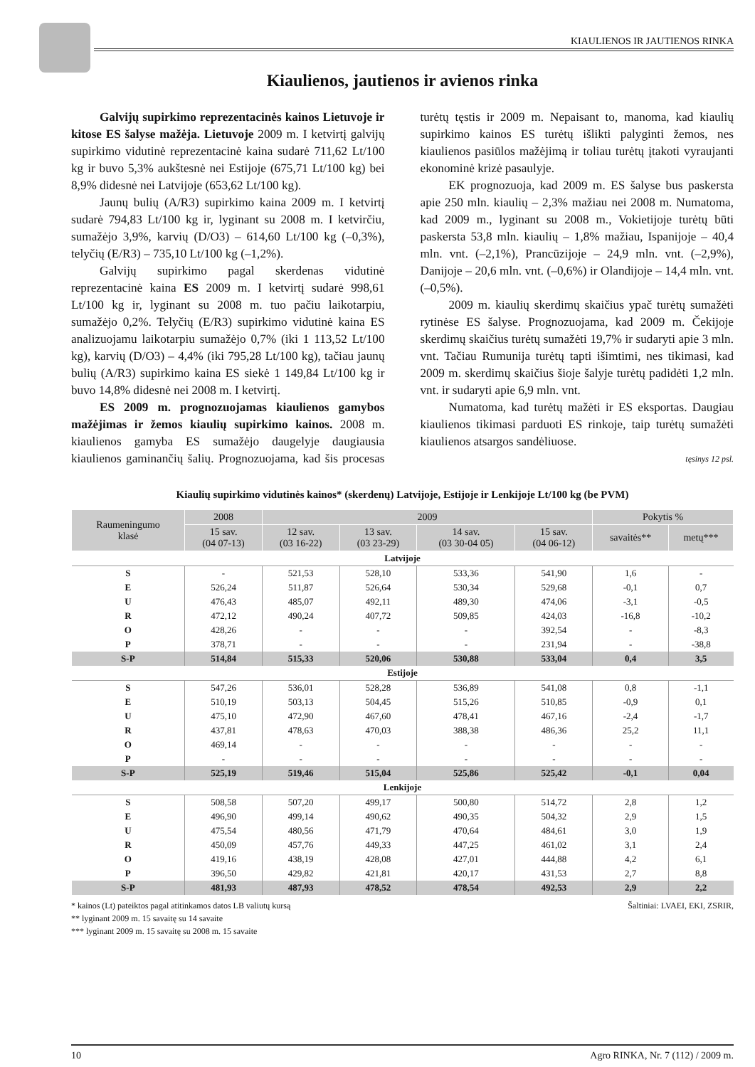KIAULIENOS IR JAUTIENOS RINKA
Kiaulienos, jautienos ir avienos rinka
Galvijų supirkimo reprezentacinės kainos Lietuvoje ir kitose ES šalyse mažėja. Lietuvoje 2009 m. I ketvirtį galvijų supirkimo vidutinė reprezentacinė kaina sudarė 711,62 Lt/100 kg ir buvo 5,3% aukštesnė nei Estijoje (675,71 Lt/100 kg) bei 8,9% didesnė nei Latvijoje (653,62 Lt/100 kg).
Jaunų bulių (A/R3) supirkimo kaina 2009 m. I ketvirtį sudarė 794,83 Lt/100 kg ir, lyginant su 2008 m. I ketvirčiu, sumažėjo 3,9%, karvių (D/O3) – 614,60 Lt/100 kg (–0,3%), telyčių (E/R3) – 735,10 Lt/100 kg (–1,2%).
Galvijų supirkimo pagal skerdenas vidutinė reprezentacinė kaina ES 2009 m. I ketvirtį sudarė 998,61 Lt/100 kg ir, lyginant su 2008 m. tuo pačiu laikotarpiu, sumažėjo 0,2%. Telyčių (E/R3) supirkimo vidutinė kaina ES analizuojamu laikotarpiu sumažėjo 0,7% (iki 1 113,52 Lt/100 kg), karvių (D/O3) – 4,4% (iki 795,28 Lt/100 kg), tačiau jaunų bulių (A/R3) supirkimo kaina ES siekė 1 149,84 Lt/100 kg ir buvo 14,8% didesnė nei 2008 m. I ketvirtį.
ES 2009 m. prognozuojamas kiaulienos gamybos mažėjimas ir žemos kiaulių supirkimo kainos. 2008 m. kiaulienos gamyba ES sumažėjo daugelyje daugiausia kiaulienos gaminančių šalių. Prognozuojama, kad šis procesas turėtų tęstis ir 2009 m. Nepaisant to, manoma, kad kiaulių supirkimo kainos ES turėtų išlikti palyginti žemos, nes kiaulienos pasiūlos mažėjimą ir toliau turėtų įtakoti vyraujanti ekonominė krizė pasaulyje.
EK prognozuoja, kad 2009 m. ES šalyse bus paskersta apie 250 mln. kiaulių – 2,3% mažiau nei 2008 m. Numatoma, kad 2009 m., lyginant su 2008 m., Vokietijoje turėtų būti paskersta 53,8 mln. kiaulių – 1,8% mažiau, Ispanijoje – 40,4 mln. vnt. (–2,1%), Prancūzijoje – 24,9 mln. vnt. (–2,9%), Danijoje – 20,6 mln. vnt. (–0,6%) ir Olandijoje – 14,4 mln. vnt. (–0,5%).
2009 m. kiaulių skerdimų skaičius ypač turėtų sumažėti rytinėse ES šalyse. Prognozuojama, kad 2009 m. Čekijoje skerdimų skaičius turėtų sumažėti 19,7% ir sudaryti apie 3 mln. vnt. Tačiau Rumunija turėtų tapti išimtimi, nes tikimasi, kad 2009 m. skerdimų skaičius šioje šalyje turėtų padidėti 1,2 mln. vnt. ir sudaryti apie 6,9 mln. vnt.
Numatoma, kad turėtų mažėti ir ES eksportas. Daugiau kiaulienos tikimasi parduoti ES rinkoje, taip turėtų sumažėti kiaulienos atsargos sandėliuose.
tęsinys 12 psl.
Kiaulių supirkimo vidutinės kainos* (skerdenų) Latvijoje, Estijoje ir Lenkijoje Lt/100 kg (be PVM)
| Raumeningumo klasė | 2008 | 2009 | | | | Pokytis % | |
| --- | --- | --- | --- | --- | --- | --- | --- |
| | 15 sav. (04 07-13) | 12 sav. (03 16-22) | 13 sav. (03 23-29) | 14 sav. (03 30-04 05) | 15 sav. (04 06-12) | savaitės** | metų*** |
| Latvijoje | | | | | | | |
| S | - | 521,53 | 528,10 | 533,36 | 541,90 | 1,6 | - |
| E | 526,24 | 511,87 | 526,64 | 530,34 | 529,68 | -0,1 | 0,7 |
| U | 476,43 | 485,07 | 492,11 | 489,30 | 474,06 | -3,1 | -0,5 |
| R | 472,12 | 490,24 | 407,72 | 509,85 | 424,03 | -16,8 | -10,2 |
| O | 428,26 | - | - | - | 392,54 | - | -8,3 |
| P | 378,71 | - | - | - | 231,94 | - | -38,8 |
| S-P | 514,84 | 515,33 | 520,06 | 530,88 | 533,04 | 0,4 | 3,5 |
| Estijoje | | | | | | | |
| S | 547,26 | 536,01 | 528,28 | 536,89 | 541,08 | 0,8 | -1,1 |
| E | 510,19 | 503,13 | 504,45 | 515,26 | 510,85 | -0,9 | 0,1 |
| U | 475,10 | 472,90 | 467,60 | 478,41 | 467,16 | -2,4 | -1,7 |
| R | 437,81 | 478,63 | 470,03 | 388,38 | 486,36 | 25,2 | 11,1 |
| O | 469,14 | - | - | - | - | - | - |
| P | - | - | - | - | - | - | - |
| S-P | 525,19 | 519,46 | 515,04 | 525,86 | 525,42 | -0,1 | 0,04 |
| Lenkijoje | | | | | | | |
| S | 508,58 | 507,20 | 499,17 | 500,80 | 514,72 | 2,8 | 1,2 |
| E | 496,90 | 499,14 | 490,62 | 490,35 | 504,32 | 2,9 | 1,5 |
| U | 475,54 | 480,56 | 471,79 | 470,64 | 484,61 | 3,0 | 1,9 |
| R | 450,09 | 457,76 | 449,33 | 447,25 | 461,02 | 3,1 | 2,4 |
| O | 419,16 | 438,19 | 428,08 | 427,01 | 444,88 | 4,2 | 6,1 |
| P | 396,50 | 429,82 | 421,81 | 420,17 | 431,53 | 2,7 | 8,8 |
| S-P | 481,93 | 487,93 | 478,52 | 478,54 | 492,53 | 2,9 | 2,2 |
* kainos (Lt) pateiktos pagal atitinkamos datos LB valiutų kursą
** lyginant 2009 m. 15 savaitę su 14 savaite
*** lyginant 2009 m. 15 savaitę su 2008 m. 15 savaite
Šaltiniai: LVAEI, EKI, ZSRIR,
10 Agro RINKA, Nr. 7 (112) / 2009 m.